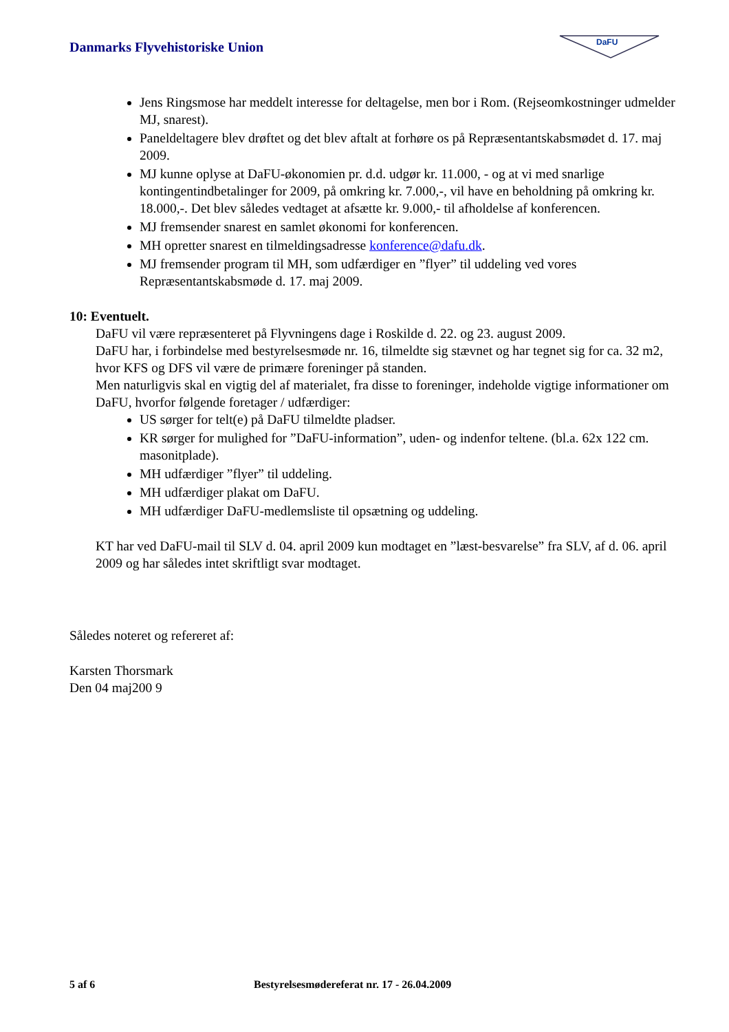Danmarks Flyvehistoriske Union
DaFU
Jens Ringsmose har meddelt interesse for deltagelse, men bor i Rom. (Rejseomkostninger udmelder MJ, snarest).
Paneldeltagere blev drøftet og det blev aftalt at forhøre os på Repræsentantskabsmødet d. 17. maj 2009.
MJ kunne oplyse at DaFU-økonomien pr. d.d. udgør kr. 11.000, - og at vi med snarlige kontingentindbetalinger for 2009, på omkring kr. 7.000,-, vil have en beholdning på omkring kr. 18.000,-. Det blev således vedtaget at afsætte kr. 9.000,- til afholdelse af konferencen.
MJ fremsender snarest en samlet økonomi for konferencen.
MH opretter snarest en tilmeldingsadresse konference@dafu.dk.
MJ fremsender program til MH, som udfærdiger en ”flyer” til uddeling ved vores Repræsentantskabsmøde d. 17. maj 2009.
10: Eventuelt.
DaFU vil være repræsenteret på Flyvningens dage i Roskilde d. 22. og 23. august 2009.
DaFU har, i forbindelse med bestyrelsesmøde nr. 16, tilmeldte sig stævnet og har tegnet sig for ca. 32 m2, hvor KFS og DFS vil være de primære foreninger på standen.
Men naturligvis skal en vigtig del af materialet, fra disse to foreninger, indeholde vigtige informationer om DaFU, hvorfor følgende foretager / udfærdiger:
US sørger for telt(e) på DaFU tilmeldte pladser.
KR sørger for mulighed for ”DaFU-information”, uden- og indenfor teltene. (bl.a. 62x 122 cm. masonitplade).
MH udfærdiger ”flyer” til uddeling.
MH udfærdiger plakat om DaFU.
MH udfærdiger DaFU-medlemsliste til opsætning og uddeling.
KT har ved DaFU-mail til SLV d. 04. april 2009 kun modtaget en ”læst-besvarelse” fra SLV, af d. 06. april 2009 og har således intet skriftligt svar modtaget.
Således noteret og refereret af:
Karsten Thorsmark
Den 04 maj200 9
5 af 6 Bestyrelsesmødereferat nr. 17 - 26.04.2009